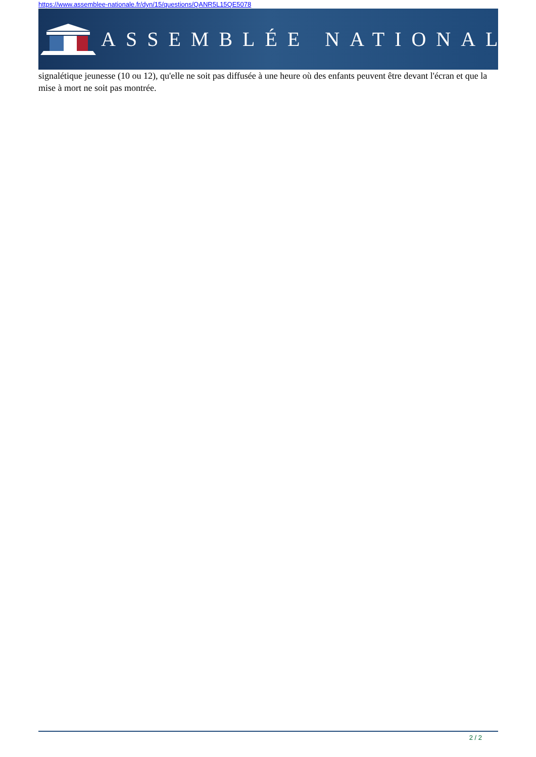https://www.assemblee-nationale.fr/dyn/15/questions/QANR5L15QE5078
ASSEMBLÉE NATIONALE
signalétique jeunesse (10 ou 12), qu'elle ne soit pas diffusée à une heure où des enfants peuvent être devant l'écran et que la mise à mort ne soit pas montrée.
2 / 2